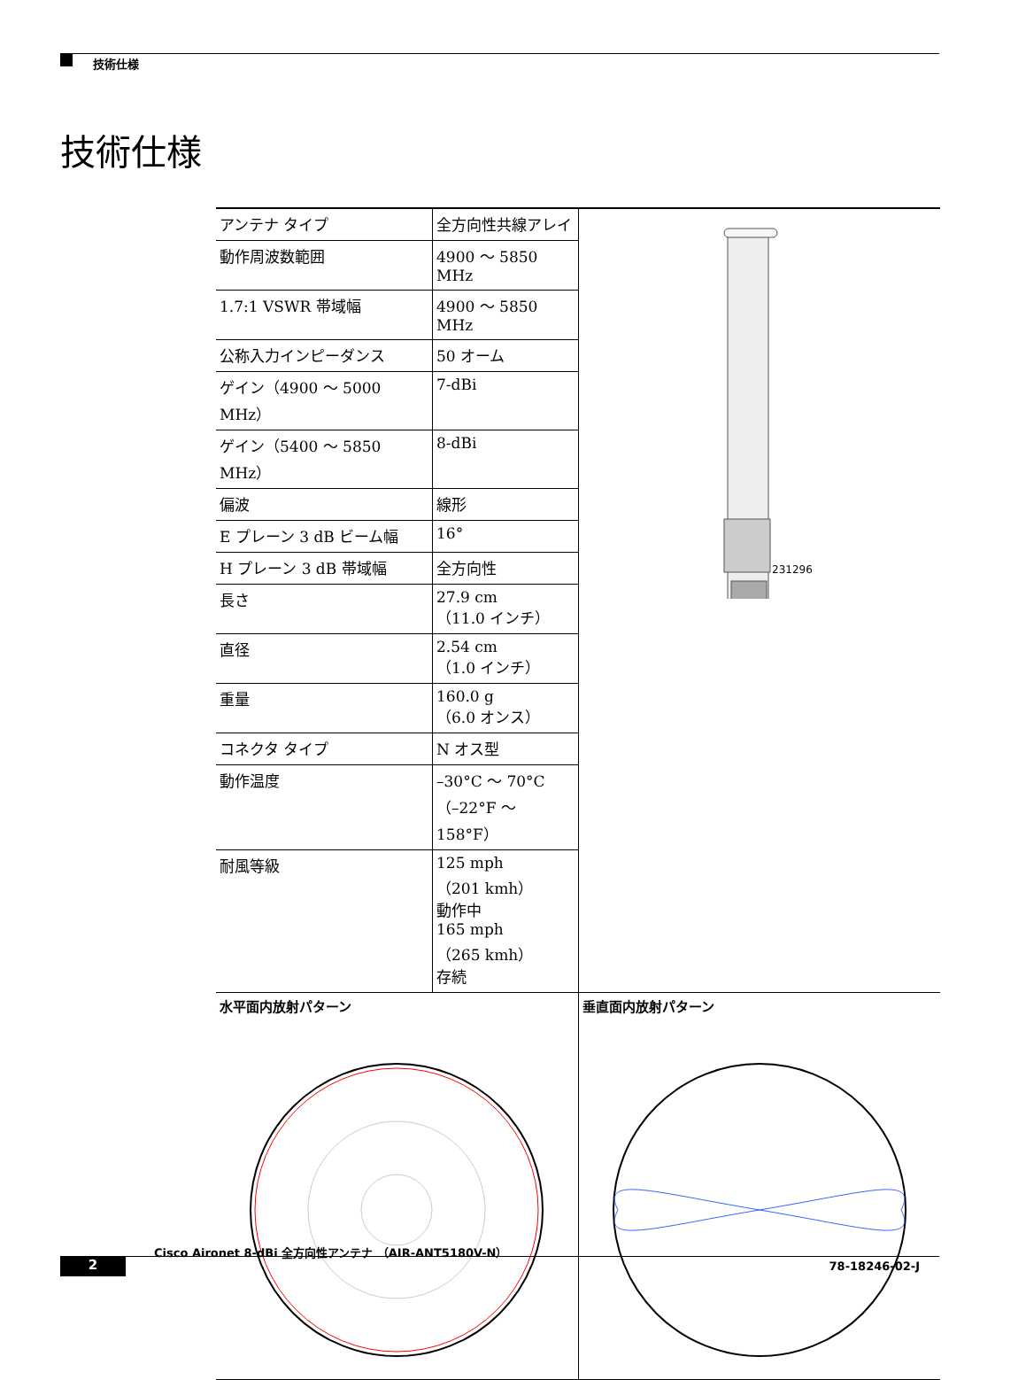技術仕様
技術仕様
| アンテナ タイプ | 全方向性共線アレイ |
| 動作周波数範囲 | 4900 ～ 5850 MHz |
| 1.7:1 VSWR 帯域幅 | 4900 ～ 5850 MHz |
| 公称入力インピーダンス | 50 オーム |
| ゲイン（4900 ～ 5000 MHz） | 7-dBi |
| ゲイン（5400 ～ 5850 MHz） | 8-dBi |
| 偏波 | 線形 |
| E プレーン 3 dB ビーム幅 | 16° |
| H プレーン 3 dB 帯域幅 | 全方向性 |
| 長さ | 27.9 cm （11.0 インチ） |
| 直径 | 2.54 cm （1.0 インチ） |
| 重量 | 160.0 g （6.0 オンス） |
| コネクタ タイプ | N オス型 |
| 動作温度 | –30°C ～ 70°C （–22°F ～ 158°F） |
| 耐風等級 | 125 mph （201 kmh） 動作中 165 mph （265 kmh） 存続 |
231296
水平面内放射パターン 垂直面内放射パターン
Cisco Aironet 8-dBi 全方向性アンテナ （AIR-ANT5180V-N）
2 78-18246-02-J